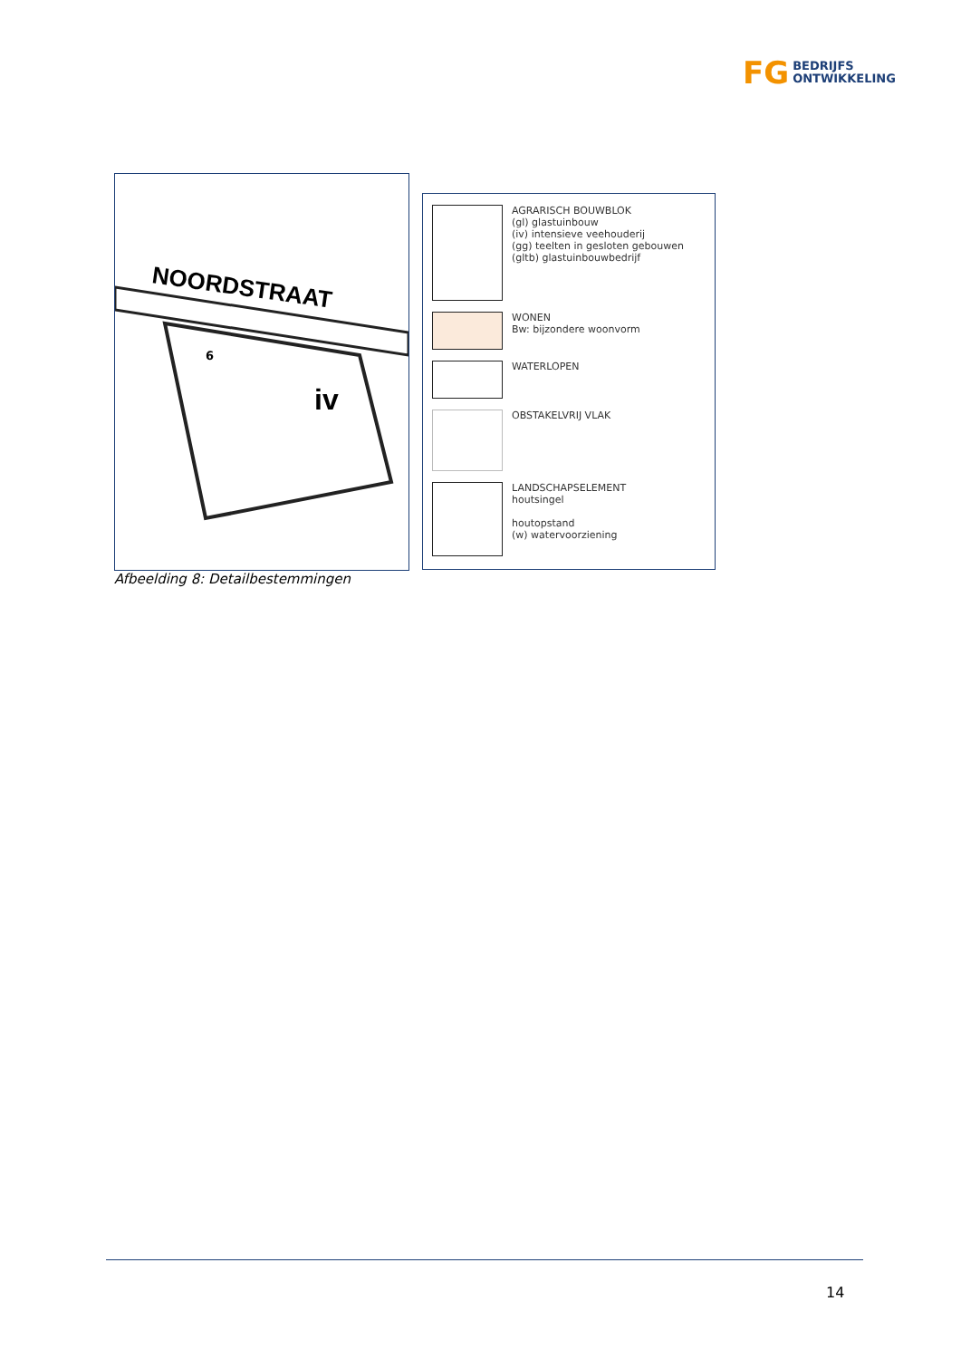FG BEDRIJFS
ONTWIKKELING
NOORDSTRAAT
iv
6
AGRARISCH BOUWBLOK
(gl) glastuinbouw
(iv) intensieve veehouderij
(gg) teelten in gesloten gebouwen
(gltb) glastuinbouwbedrijf
WONEN
Bw: bijzondere woonvorm
WATERLOPEN
OBSTAKELVRIJ VLAK
LANDSCHAPSELEMENT
houtsingel
houtopstand
(w) watervoorziening
Afbeelding 8: Detailbestemmingen
14